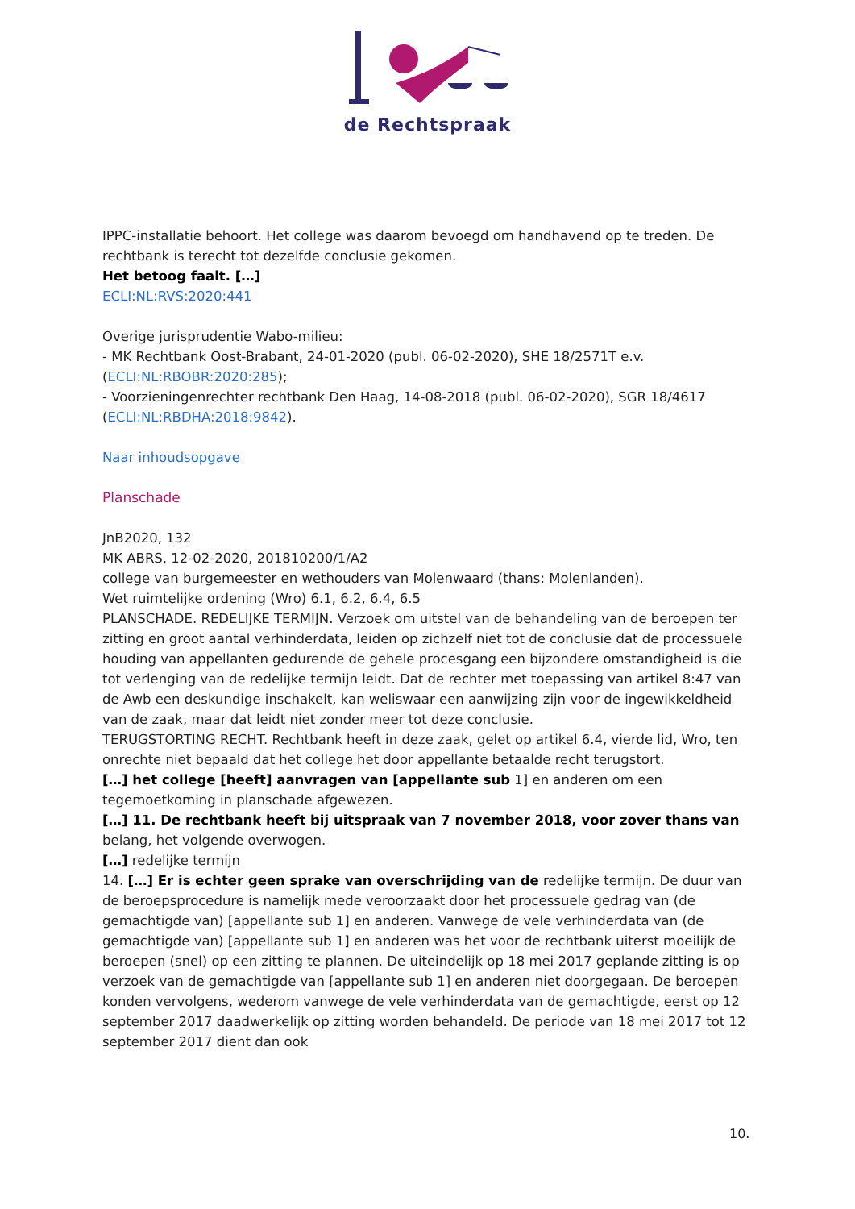de Rechtspraak
IPPC-installatie behoort. Het college was daarom bevoegd om handhavend op te treden. De rechtbank is terecht tot dezelfde conclusie gekomen.
Het betoog faalt. […]
ECLI:NL:RVS:2020:441
Overige jurisprudentie Wabo-milieu:
- MK Rechtbank Oost-Brabant, 24-01-2020 (publ. 06-02-2020), SHE 18/2571T e.v. (ECLI:NL:RBOBR:2020:285);
- Voorzieningenrechter rechtbank Den Haag, 14-08-2018 (publ. 06-02-2020), SGR 18/4617 (ECLI:NL:RBDHA:2018:9842).
Naar inhoudsopgave
Planschade
JnB2020, 132
MK ABRS, 12-02-2020, 201810200/1/A2
college van burgemeester en wethouders van Molenwaard (thans: Molenlanden).
Wet ruimtelijke ordening (Wro) 6.1, 6.2, 6.4, 6.5
PLANSCHADE. REDELIJKE TERMIJN. Verzoek om uitstel van de behandeling van de beroepen ter zitting en groot aantal verhinderdata, leiden op zichzelf niet tot de conclusie dat de processuele houding van appellanten gedurende de gehele procesgang een bijzondere omstandigheid is die tot verlenging van de redelijke termijn leidt. Dat de rechter met toepassing van artikel 8:47 van de Awb een deskundige inschakelt, kan weliswaar een aanwijzing zijn voor de ingewikkeldheid van de zaak, maar dat leidt niet zonder meer tot deze conclusie.
TERUGSTORTING RECHT. Rechtbank heeft in deze zaak, gelet op artikel 6.4, vierde lid, Wro, ten onrechte niet bepaald dat het college het door appellante betaalde recht terugstort.
[…] het college [heeft] aanvragen van [appellante sub 1] en anderen om een tegemoetkoming in planschade afgewezen.
[…] 11. De rechtbank heeft bij uitspraak van 7 november 2018, voor zover thans van belang, het volgende overwogen.
[…] redelijke termijn
14. […] Er is echter geen sprake van overschrijding van de redelijke termijn. De duur van de beroepsprocedure is namelijk mede veroorzaakt door het processuele gedrag van (de gemachtigde van) [appellante sub 1] en anderen. Vanwege de vele verhinderdata van (de gemachtigde van) [appellante sub 1] en anderen was het voor de rechtbank uiterst moeilijk de beroepen (snel) op een zitting te plannen. De uiteindelijk op 18 mei 2017 geplande zitting is op verzoek van de gemachtigde van [appellante sub 1] en anderen niet doorgegaan. De beroepen konden vervolgens, wederom vanwege de vele verhinderdata van de gemachtigde, eerst op 12 september 2017 daadwerkelijk op zitting worden behandeld. De periode van 18 mei 2017 tot 12 september 2017 dient dan ook
10.